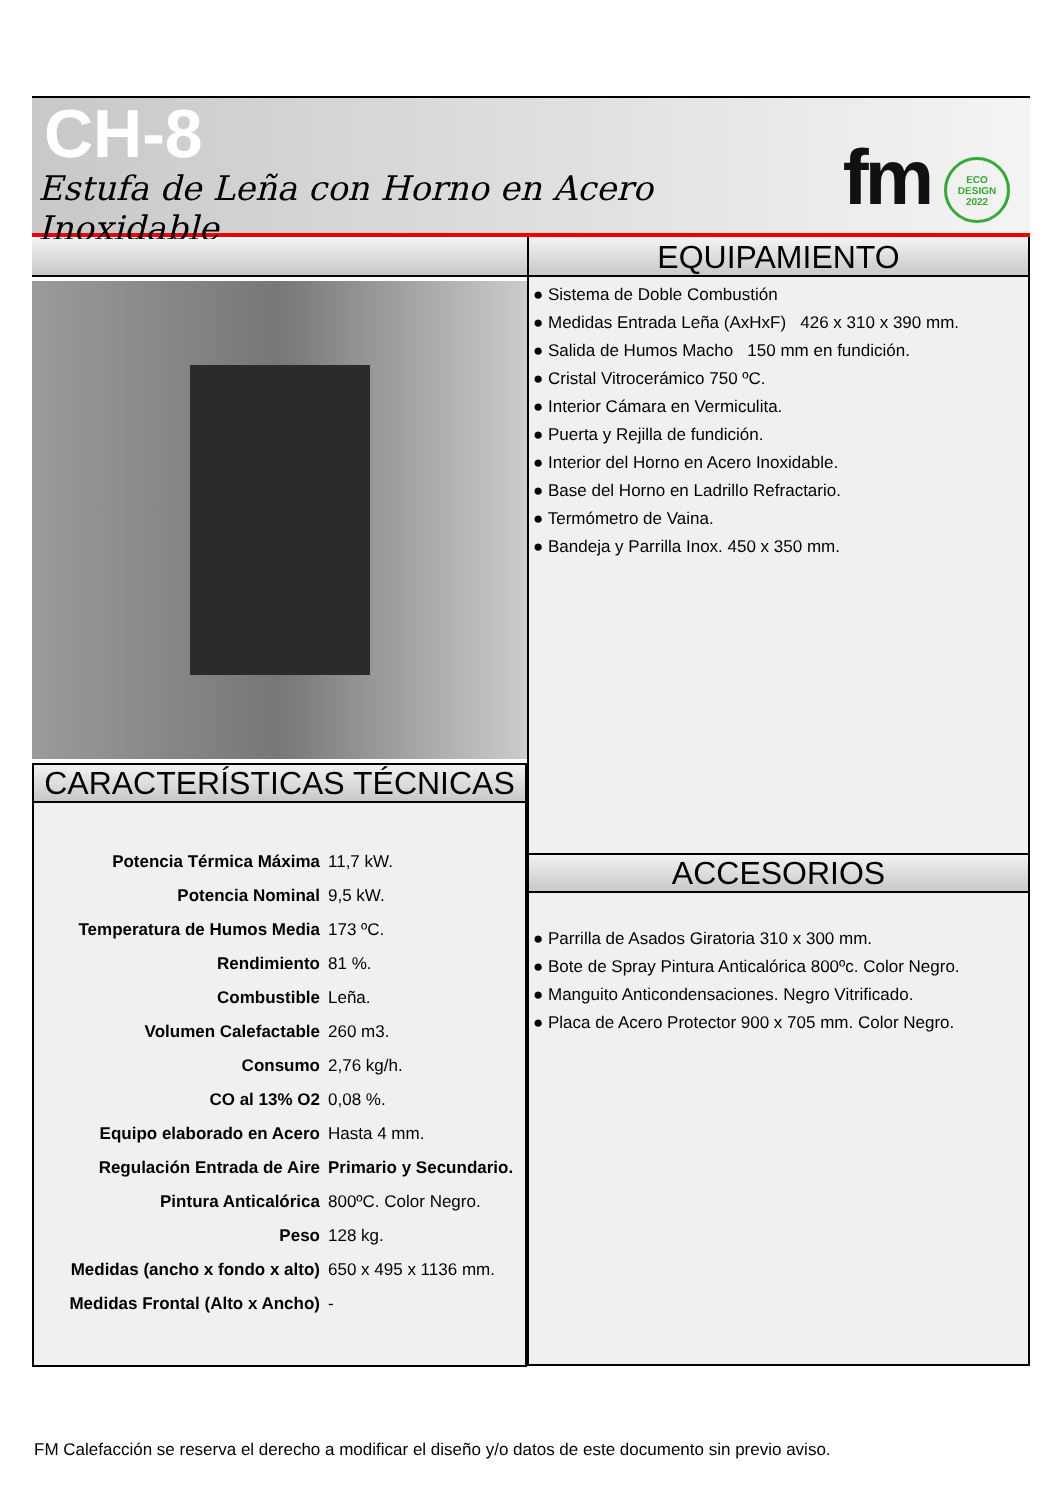CH-8
Estufa de Leña con Horno en Acero Inoxidable
fm
ECO
DESIGN
2022
CARACTERÍSTICAS TÉCNICAS
| Potencia Térmica Máxima | 11,7 kW. |
| Potencia Nominal | 9,5 kW. |
| Temperatura de Humos Media | 173 ºC. |
| Rendimiento | 81 %. |
| Combustible | Leña. |
| Volumen Calefactable | 260 m3. |
| Consumo | 2,76 kg/h. |
| CO al 13% O2 | 0,08 %. |
| Equipo elaborado en Acero | Hasta 4 mm. |
| Regulación Entrada de Aire | Primario y Secundario. |
| Pintura Anticalórica | 800ºC. Color Negro. |
| Peso | 128 kg. |
| Medidas (ancho x fondo x alto) | 650 x 495 x 1136 mm. |
| Medidas Frontal (Alto x Ancho) | - |
EQUIPAMIENTO
● Sistema de Doble Combustión
● Medidas Entrada Leña (AxHxF) 426 x 310 x 390 mm.
● Salida de Humos Macho 150 mm en fundición.
● Cristal Vitrocerámico 750 ºC.
● Interior Cámara en Vermiculita.
● Puerta y Rejilla de fundición.
● Interior del Horno en Acero Inoxidable.
● Base del Horno en Ladrillo Refractario.
● Termómetro de Vaina.
● Bandeja y Parrilla Inox. 450 x 350 mm.
ACCESORIOS
● Parrilla de Asados Giratoria 310 x 300 mm.
● Bote de Spray Pintura Anticalórica 800ºc. Color Negro.
● Manguito Anticondensaciones. Negro Vitrificado.
● Placa de Acero Protector 900 x 705 mm. Color Negro.
FM Calefacción se reserva el derecho a modificar el diseño y/o datos de este documento sin previo aviso.